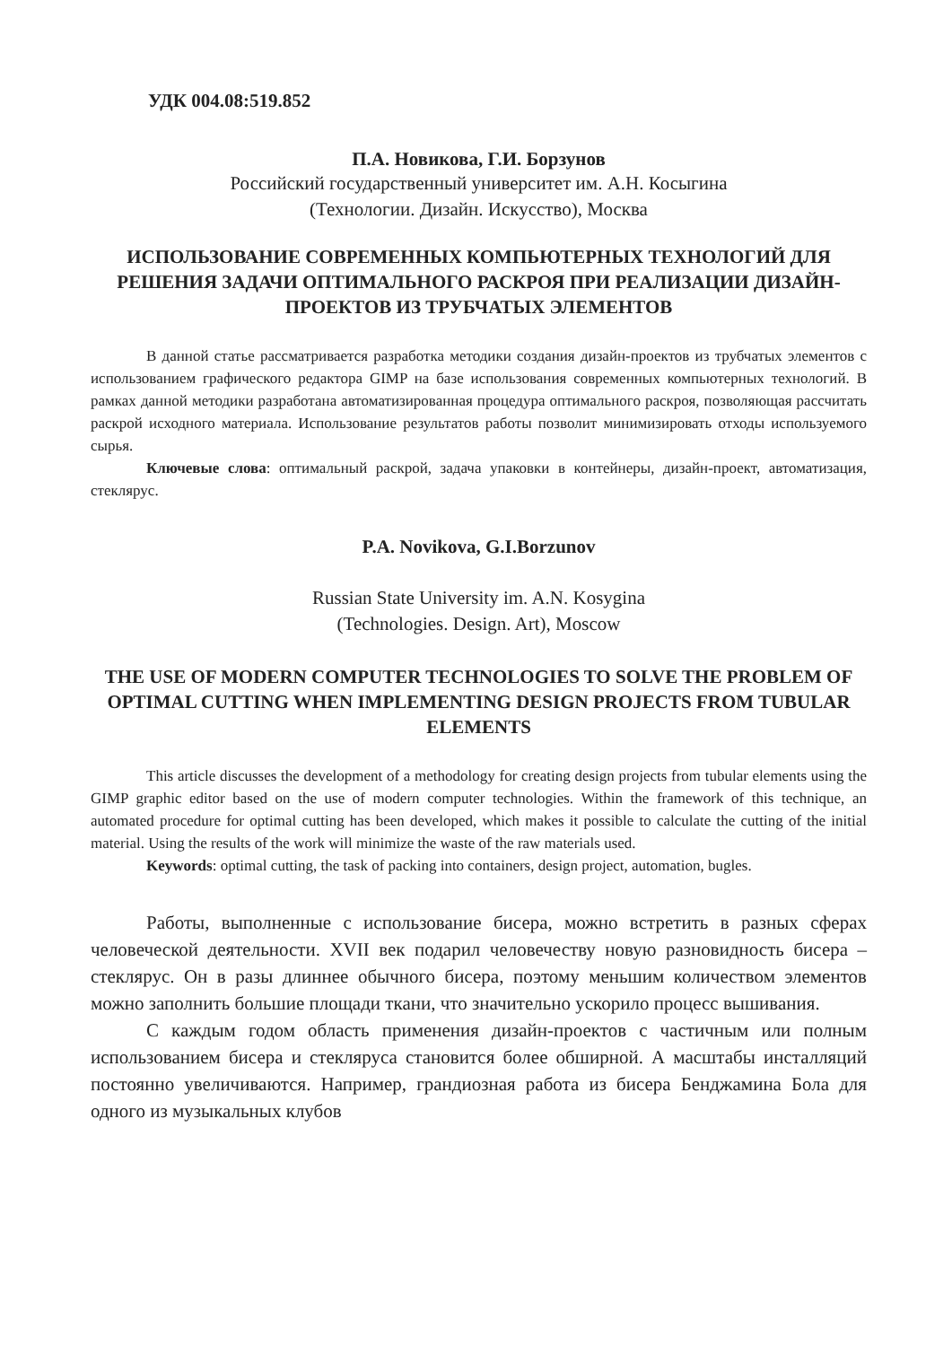УДК 004.08:519.852
П.А. Новикова, Г.И. Борзунов
Российский государственный университет им. А.Н. Косыгина
(Технологии. Дизайн. Искусство), Москва
ИСПОЛЬЗОВАНИЕ СОВРЕМЕННЫХ КОМПЬЮТЕРНЫХ ТЕХНОЛОГИЙ ДЛЯ РЕШЕНИЯ ЗАДАЧИ ОПТИМАЛЬНОГО РАСКРОЯ ПРИ РЕАЛИЗАЦИИ ДИЗАЙН-ПРОЕКТОВ ИЗ ТРУБЧАТЫХ ЭЛЕМЕНТОВ
В данной статье рассматривается разработка методики создания дизайн-проектов из трубчатых элементов с использованием графического редактора GIMP на базе использования современных компьютерных технологий. В рамках данной методики разработана автоматизированная процедура оптимального раскроя, позволяющая рассчитать раскрой исходного материала. Использование результатов работы позволит минимизировать отходы используемого сырья.
Ключевые слова: оптимальный раскрой, задача упаковки в контейнеры, дизайн-проект, автоматизация, стеклярус.
P.A. Novikova, G.I.Borzunov
Russian State University im. A.N. Kosygina
(Technologies. Design. Art), Moscow
THE USE OF MODERN COMPUTER TECHNOLOGIES TO SOLVE THE PROBLEM OF OPTIMAL CUTTING WHEN IMPLEMENTING DESIGN PROJECTS FROM TUBULAR ELEMENTS
This article discusses the development of a methodology for creating design projects from tubular elements using the GIMP graphic editor based on the use of modern computer technologies. Within the framework of this technique, an automated procedure for optimal cutting has been developed, which makes it possible to calculate the cutting of the initial material. Using the results of the work will minimize the waste of the raw materials used.
Keywords: optimal cutting, the task of packing into containers, design project, automation, bugles.
Работы, выполненные с использование бисера, можно встретить в разных сферах человеческой деятельности. XVII век подарил человечеству новую разновидность бисера – стеклярус. Он в разы длиннее обычного бисера, поэтому меньшим количеством элементов можно заполнить большие площади ткани, что значительно ускорило процесс вышивания.
С каждым годом область применения дизайн-проектов с частичным или полным использованием бисера и стекляруса становится более обширной. А масштабы инсталляций постоянно увеличиваются. Например, грандиозная работа из бисера Бенджамина Бола для одного из музыкальных клубов